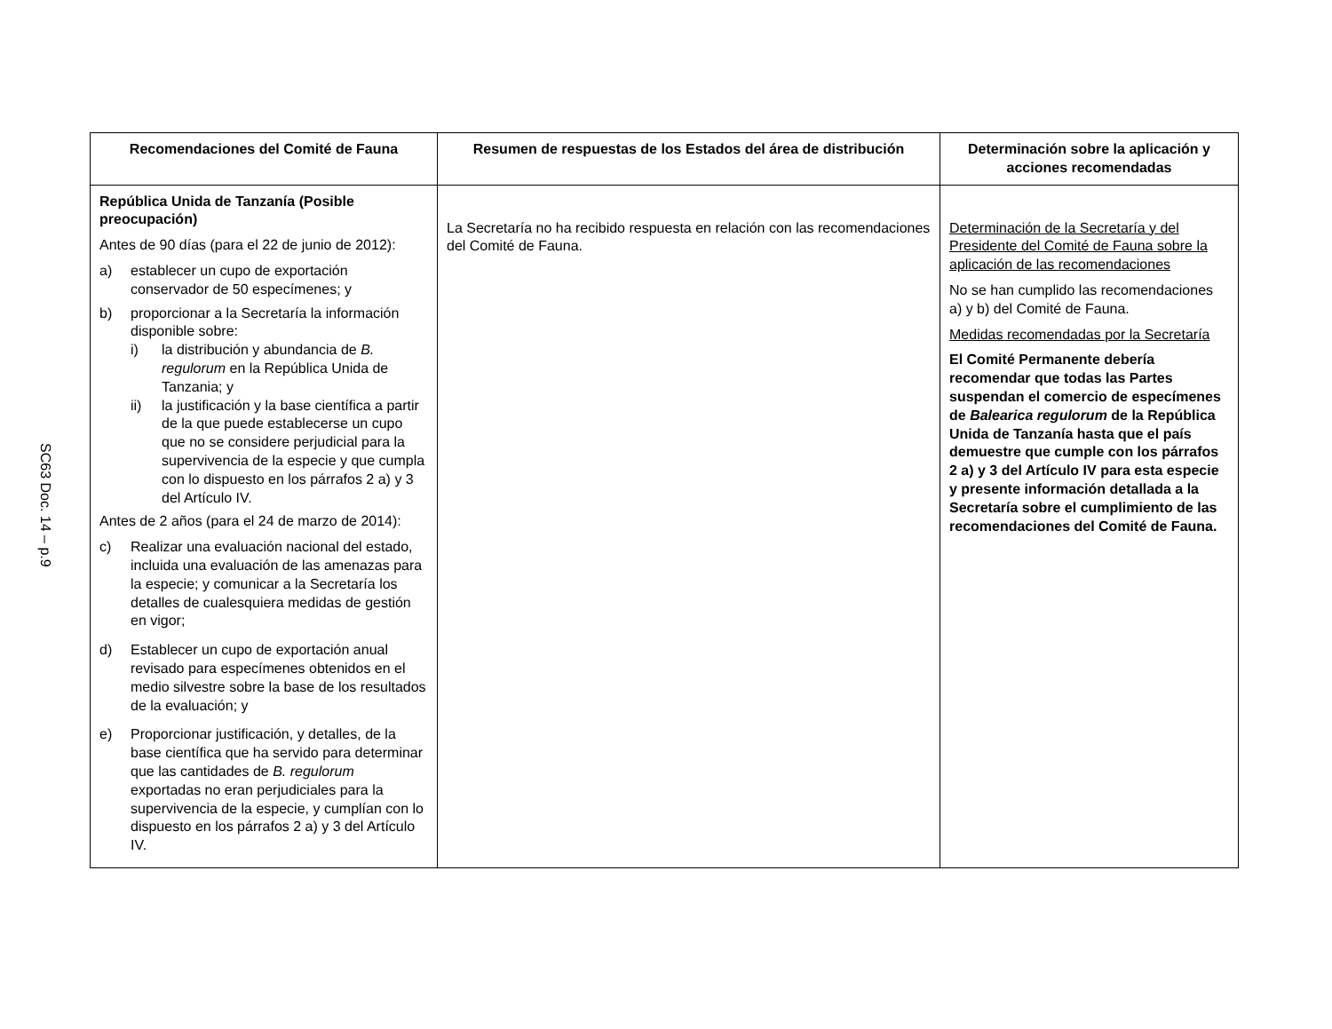SC63 Doc. 14 – p.9
| Recomendaciones del Comité de Fauna | Resumen de respuestas de los Estados del área de distribución | Determinación sobre la aplicación y acciones recomendadas |
| --- | --- | --- |
| República Unida de Tanzanía (Posible preocupación) Antes de 90 días (para el 22 de junio de 2012): a) establecer un cupo de exportación conservador de 50 especímenes; y b) proporcionar a la Secretaría la información disponible sobre: i) la distribución y abundancia de B. regulorum en la República Unida de Tanzania; y ii) la justificación y la base científica a partir de la que puede establecerse un cupo que no se considere perjudicial para la supervivencia de la especie y que cumpla con lo dispuesto en los párrafos 2 a) y 3 del Artículo IV. Antes de 2 años (para el 24 de marzo de 2014): c) Realizar una evaluación nacional del estado, incluida una evaluación de las amenazas para la especie; y comunicar a la Secretaría los detalles de cualesquiera medidas de gestión en vigor; d) Establecer un cupo de exportación anual revisado para especímenes obtenidos en el medio silvestre sobre la base de los resultados de la evaluación; y e) Proporcionar justificación, y detalles, de la base científica que ha servido para determinar que las cantidades de B. regulorum exportadas no eran perjudiciales para la supervivencia de la especie, y cumplían con lo dispuesto en los párrafos 2 a) y 3 del Artículo IV. | La Secretaría no ha recibido respuesta en relación con las recomendaciones del Comité de Fauna. | Determinación de la Secretaría y del Presidente del Comité de Fauna sobre la aplicación de las recomendaciones No se han cumplido las recomendaciones a) y b) del Comité de Fauna. Medidas recomendadas por la Secretaría El Comité Permanente debería recomendar que todas las Partes suspendan el comercio de especímenes de Balearica regulorum de la República Unida de Tanzanía hasta que el país demuestre que cumple con los párrafos 2 a) y 3 del Artículo IV para esta especie y presente información detallada a la Secretaría sobre el cumplimiento de las recomendaciones del Comité de Fauna. |